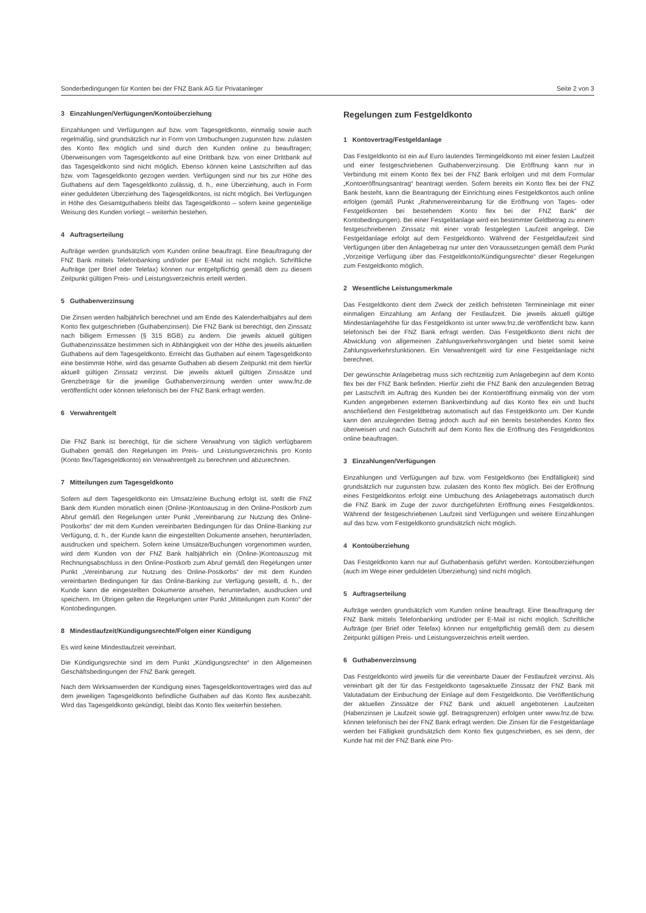Sonderbedingungen für Konten bei der FNZ Bank AG für Privatanleger Seite 2 von 3
3 Einzahlungen/Verfügungen/Kontoüberziehung
Einzahlungen und Verfügungen auf bzw. vom Tagesgeldkonto, einmalig sowie auch regelmäßig, sind grundsätzlich nur in Form von Umbuchungen zugunsten bzw. zulasten des Konto flex möglich und sind durch den Kunden online zu beauftragen; Überweisungen vom Tagesgeldkonto auf eine Drittbank bzw. von einer Drittbank auf das Tagesgeldkonto sind nicht möglich. Ebenso können keine Lastschriften auf das bzw. vom Tagesgeldkonto gezogen werden. Verfügungen sind nur bis zur Höhe des Guthabens auf dem Tagesgeldkonto zulässig, d. h., eine Überziehung, auch in Form einer geduldeten Überziehung des Tagesgeldkontos, ist nicht möglich. Bei Verfügungen in Höhe des Gesamtguthabens bleibt das Tagesgeldkonto – sofern keine gegenteilige Weisung des Kunden vorliegt – weiterhin bestehen.
4 Auftragserteilung
Aufträge werden grundsätzlich vom Kunden online beauftragt. Eine Beauftragung der FNZ Bank mittels Telefonbanking und/oder per E-Mail ist nicht möglich. Schriftliche Aufträge (per Brief oder Telefax) können nur entgeltpflichtig gemäß dem zu diesem Zeitpunkt gültigen Preis- und Leistungsverzeichnis erteilt werden.
5 Guthabenverzinsung
Die Zinsen werden halbjährlich berechnet und am Ende des Kalenderhalbjahrs auf dem Konto flex gutgeschrieben (Guthabenzinsen). Die FNZ Bank ist berechtigt, den Zinssatz nach billigem Ermessen (§ 315 BGB) zu ändern. Die jeweils aktuell gültigen Guthabenzinssätze bestimmen sich in Abhängigkeit von der Höhe des jeweils aktuellen Guthabens auf dem Tagesgeldkonto. Erreicht das Guthaben auf einem Tagesgeldkonto eine bestimmte Höhe, wird das gesamte Guthaben ab diesem Zeitpunkt mit dem hierfür aktuell gültigen Zinssatz verzinst. Die jeweils aktuell gültigen Zinssätze und Grenzbeträge für die jeweilige Guthabenverzinsung werden unter www.fnz.de veröffentlicht oder können telefonisch bei der FNZ Bank erfragt werden.
6 Verwahrentgelt
Die FNZ Bank ist berechtigt, für die sichere Verwahrung von täglich verfügbarem Guthaben gemäß den Regelungen im Preis- und Leistungsverzeichnis pro Konto (Konto flex/Tagesgeldkonto) ein Verwahrentgelt zu berechnen und abzurechnen.
7 Mitteilungen zum Tagesgeldkonto
Sofern auf dem Tagesgeldkonto ein Umsatz/eine Buchung erfolgt ist, stellt die FNZ Bank dem Kunden monatlich einen (Online-)Kontoauszug in den Online-Postkorb zum Abruf gemäß den Regelungen unter Punkt „Vereinbarung zur Nutzung des Online-Postkorbs“ der mit dem Kunden vereinbarten Bedingungen für das Online-Banking zur Verfügung, d. h., der Kunde kann die eingestellten Dokumente ansehen, herunterladen, ausdrucken und speichern. Sofern keine Umsätze/Buchungen vorgenommen wurden, wird dem Kunden von der FNZ Bank halbjährlich ein (Online-)Kontoauszug mit Rechnungsabschluss in den Online-Postkorb zum Abruf gemäß den Regelungen unter Punkt „Vereinbarung zur Nutzung des Online-Postkorbs“ der mit dem Kunden vereinbarten Bedingungen für das Online-Banking zur Verfügung gestellt, d. h., der Kunde kann die eingestellten Dokumente ansehen, herunterladen, ausdrucken und speichern. Im Übrigen gelten die Regelungen unter Punkt „Mitteilungen zum Konto“ der Kontobedingungen.
8 Mindestlaufzeit/Kündigungsrechte/Folgen einer Kündigung
Es wird keine Mindestlaufzeit vereinbart.
Die Kündigungsrechte sind im dem Punkt „Kündigungsrechte“ in den Allgemeinen Geschäftsbedingungen der FNZ Bank geregelt.
Nach dem Wirksamwerden der Kündigung eines Tagesgeldkontovertrages wird das auf dem jeweiligen Tagesgeldkonto befindliche Guthaben auf das Konto flex ausbezahlt. Wird das Tagesgeldkonto gekündigt, bleibt das Konto flex weiterhin bestehen.
Regelungen zum Festgeldkonto
1 Kontovertrag/Festgeldanlage
Das Festgeldkonto ist ein auf Euro lautendes Termingeldkonto mit einer festen Laufzeit und einer festgeschriebenen Guthabenverzinsung. Die Eröffnung kann nur in Verbindung mit einem Konto flex bei der FNZ Bank erfolgen und mit dem Formular „Kontoeröffnungsantrag“ beantragt werden. Sofern bereits ein Konto flex bei der FNZ Bank besteht, kann die Beantragung der Einrichtung eines Festgeldkontos auch online erfolgen (gemäß Punkt „Rahmenvereinbarung für die Eröffnung von Tages- oder Festgeldkonten bei bestehendem Konto flex bei der FNZ Bank“ der Kontobedingungen). Bei einer Festgeldanlage wird ein bestimmter Geldbetrag zu einem festgeschriebenen Zinssatz mit einer vorab festgelegten Laufzeit angelegt. Die Festgeldanlage erfolgt auf dem Festgeldkonto. Während der Festgeldlaufzeit sind Verfügungen über den Anlagebetrag nur unter den Voraussetzungen gemäß dem Punkt „Vorzeitige Verfügung über das Festgeldkonto/Kündigungsrechte“ dieser Regelungen zum Festgeldkonto möglich.
2 Wesentliche Leistungsmerkmale
Das Festgeldkonto dient dem Zweck der zeitlich befristeten Termineinlage mit einer einmaligen Einzahlung am Anfang der Festlaufzeit. Die jeweils aktuell gültige Mindestanlagehöhe für das Festgeldkonto ist unter www.fnz.de veröffentlicht bzw. kann telefonisch bei der FNZ Bank erfragt werden. Das Festgeldkonto dient nicht der Abwicklung von allgemeinen Zahlungsverkehrsvorgängen und bietet somit keine Zahlungsverkehrsfunktionen. Ein Verwahrentgelt wird für eine Festgeldanlage nicht berechnet.
Der gewünschte Anlagebetrag muss sich rechtzeitig zum Anlagebeginn auf dem Konto flex bei der FNZ Bank befinden. Hierfür zieht die FNZ Bank den anzulegenden Betrag per Lastschrift im Auftrag des Kunden bei der Kontoeröffnung einmalig von der vom Kunden angegebenen externen Bankverbindung auf das Konto flex ein und bucht anschließend den Festgeldbetrag automatisch auf das Festgeldkonto um. Der Kunde kann den anzulegenden Betrag jedoch auch auf ein bereits bestehendes Konto flex überweisen und nach Gutschrift auf dem Konto flex die Eröffnung des Festgeldkontos online beauftragen.
3 Einzahlungen/Verfügungen
Einzahlungen und Verfügungen auf bzw. vom Festgeldkonto (bei Endfälligkeit) sind grundsätzlich nur zugunsten bzw. zulasten des Konto flex möglich. Bei der Eröffnung eines Festgeldkontos erfolgt eine Umbuchung des Anlagebetrags automatisch durch die FNZ Bank im Zuge der zuvor durchgeführten Eröffnung eines Festgeldkontos. Während der festgeschriebenen Laufzeit sind Verfügungen und weitere Einzahlungen auf das bzw. vom Festgeldkonto grundsätzlich nicht möglich.
4 Kontoüberziehung
Das Festgeldkonto kann nur auf Guthabenbasis geführt werden. Kontoüberziehungen (auch im Wege einer geduldeten Überziehung) sind nicht möglich.
5 Auftragserteilung
Aufträge werden grundsätzlich vom Kunden online beauftragt. Eine Beauftragung der FNZ Bank mittels Telefonbanking und/oder per E-Mail ist nicht möglich. Schriftliche Aufträge (per Brief oder Telefax) können nur entgeltpflichtig gemäß dem zu diesem Zeitpunkt gültigen Preis- und Leistungsverzeichnis erteilt werden.
6 Guthabenverzinsung
Das Festgeldkonto wird jeweils für die vereinbarte Dauer der Festlaufzeit verzinst. Als vereinbart gilt der für das Festgeldkonto tagesaktuelle Zinssatz der FNZ Bank mit Valutadatum der Einbuchung der Einlage auf dem Festgeldkonto. Die Veröffentlichung der aktuellen Zinssätze der FNZ Bank und aktuell angebotenen Laufzeiten (Habenzinsen je Laufzeit sowie ggf. Betragsgrenzen) erfolgen unter www.fnz.de bzw. können telefonisch bei der FNZ Bank erfragt werden. Die Zinsen für die Festgeldanlage werden bei Fälligkeit grundsätzlich dem Konto flex gutgeschrieben, es sei denn, der Kunde hat mit der FNZ Bank eine Pro-